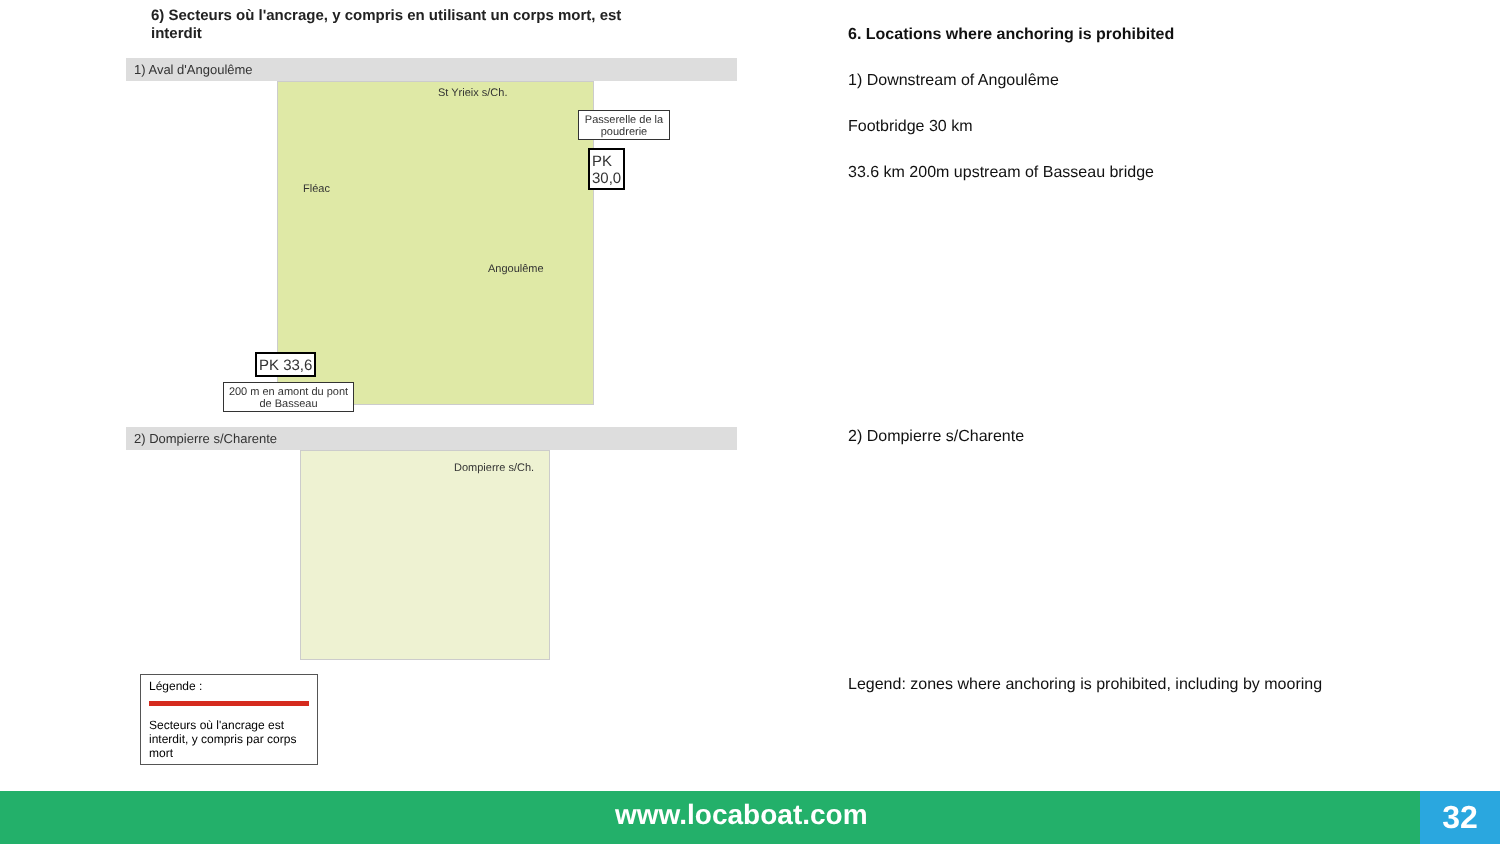6) Secteurs où l'ancrage, y compris en utilisant un corps mort, est
interdit
1) Aval d'Angoulême
St Yrieix s/Ch.
Fléac
Angoulême
Passerelle de la poudrerie
PK 30,0
PK 33,6
200 m en amont du pont de Basseau
2) Dompierre s/Charente
Dompierre s/Ch.
Légende :
Secteurs où l'ancrage est interdit, y compris par corps mort
6. Locations where anchoring is prohibited
1) Downstream of Angoulême
Footbridge 30 km
33.6 km 200m upstream of Basseau bridge
2) Dompierre s/Charente
Legend: zones where anchoring is prohibited, including by mooring
www.locaboat.com 32